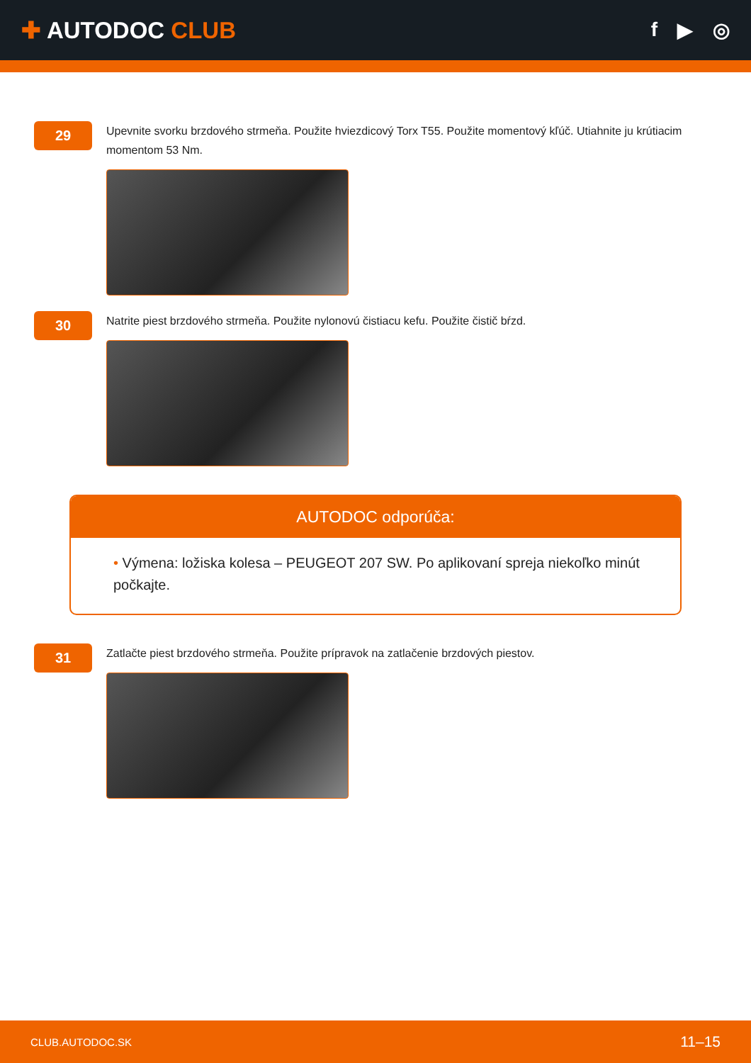✚ AUTODOC CLUB
f ▶ ◎
29
Upevnite svorku brzdového strmeňa. Použite hviezdicový Torx T55. Použite momentový kľúč. Utiahnite ju krútiacim momentom 53 Nm.
30
Natrite piest brzdového strmeňa. Použite nylonovú čistiacu kefu. Použite čistič bŕzd.
AUTODOC odporúča:
• Výmena: ložiska kolesa – PEUGEOT 207 SW. Po aplikovaní spreja niekoľko minút počkajte.
31
Zatlačte piest brzdového strmeňa. Použite prípravok na zatlačenie brzdových piestov.
CLUB.AUTODOC.SK 11–15